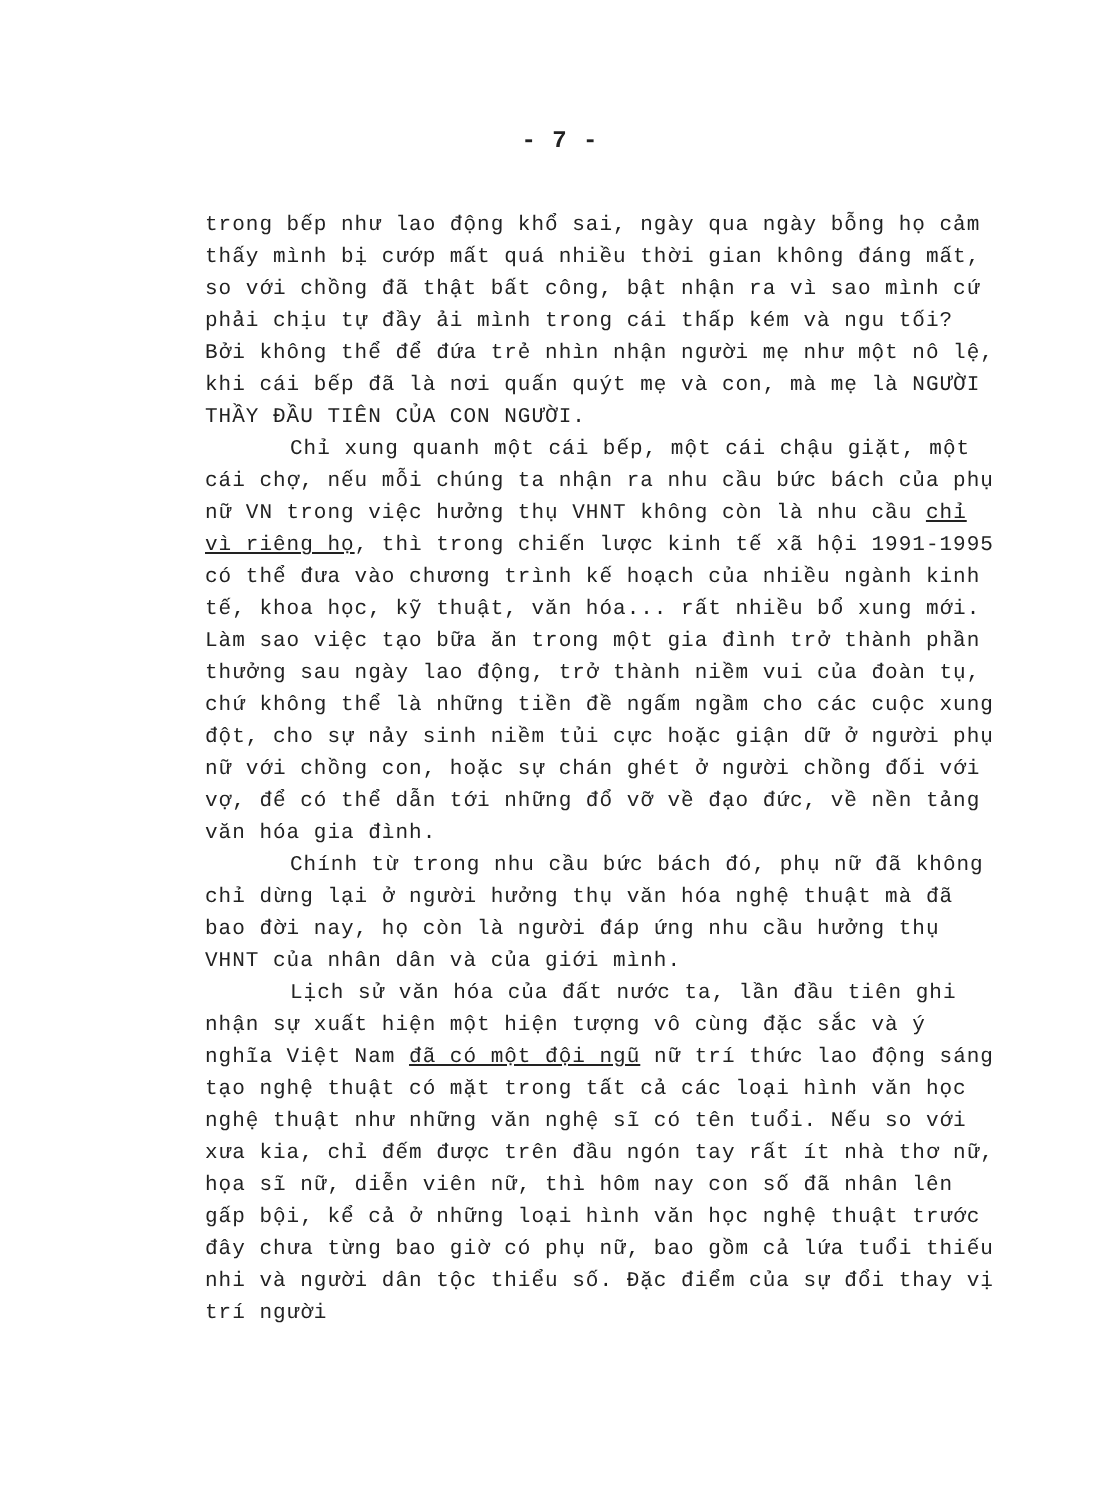- 7 -
trong bếp như lao động khổ sai, ngày qua ngày bỗng họ cảm thấy mình bị cướp mất quá nhiều thời gian không đáng mất, so với chồng đã thật bất công, bật nhận ra vì sao mình cứ phải chịu tự đầy ải mình trong cái thấp kém và ngu tối? Bởi không thể để đứa trẻ nhìn nhận người mẹ như một nô lệ, khi cái bếp đã là nơi quấn quýt mẹ và con, mà mẹ là NGƯỜI THẦY ĐẦU TIÊN CỦA CON NGƯỜI.
Chỉ xung quanh một cái bếp, một cái chậu giặt, một cái chợ, nếu mỗi chúng ta nhận ra nhu cầu bức bách của phụ nữ VN trong việc hưởng thụ VHNT không còn là nhu cầu chỉ vì riêng họ, thì trong chiến lược kinh tế xã hội 1991-1995 có thể đưa vào chương trình kế hoạch của nhiều ngành kinh tế, khoa học, kỹ thuật, văn hóa... rất nhiều bổ xung mới. Làm sao việc tạo bữa ăn trong một gia đình trở thành phần thưởng sau ngày lao động, trở thành niềm vui của đoàn tụ, chứ không thể là những tiền đề ngấm ngầm cho các cuộc xung đột, cho sự nảy sinh niềm tủi cực hoặc giận dữ ở người phụ nữ với chồng con, hoặc sự chán ghét ở người chồng đối với vợ, để có thể dẫn tới những đổ vỡ về đạo đức, về nền tảng văn hóa gia đình.
Chính từ trong nhu cầu bức bách đó, phụ nữ đã không chỉ dừng lại ở người hưởng thụ văn hóa nghệ thuật mà đã bao đời nay, họ còn là người đáp ứng nhu cầu hưởng thụ VHNT của nhân dân và của giới mình.
Lịch sử văn hóa của đất nước ta, lần đầu tiên ghi nhận sự xuất hiện một hiện tượng vô cùng đặc sắc và ý nghĩa Việt Nam đã có một đội ngũ nữ trí thức lao động sáng tạo nghệ thuật có mặt trong tất cả các loại hình văn học nghệ thuật như những văn nghệ sĩ có tên tuổi. Nếu so với xưa kia, chỉ đếm được trên đầu ngón tay rất ít nhà thơ nữ, họa sĩ nữ, diễn viên nữ, thì hôm nay con số đã nhân lên gấp bội, kể cả ở những loại hình văn học nghệ thuật trước đây chưa từng bao giờ có phụ nữ, bao gồm cả lứa tuổi thiếu nhi và người dân tộc thiểu số. Đặc điểm của sự đổi thay vị trí người